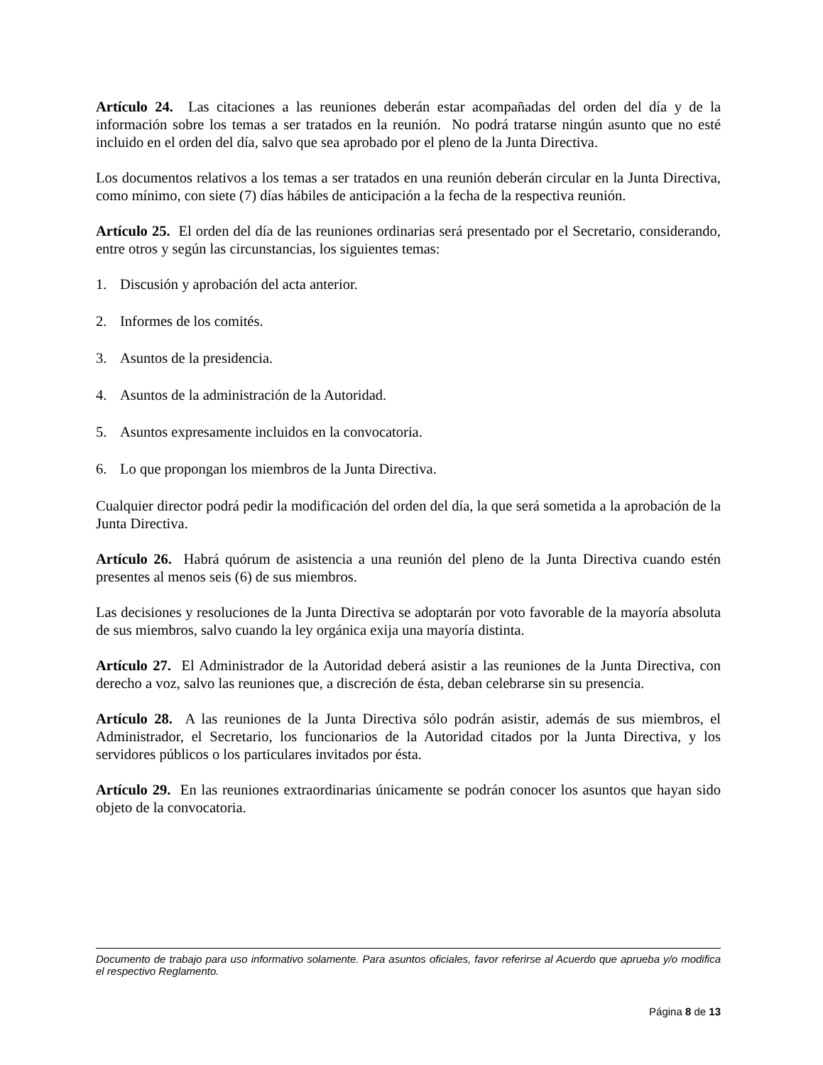Artículo 24. Las citaciones a las reuniones deberán estar acompañadas del orden del día y de la información sobre los temas a ser tratados en la reunión. No podrá tratarse ningún asunto que no esté incluido en el orden del día, salvo que sea aprobado por el pleno de la Junta Directiva.
Los documentos relativos a los temas a ser tratados en una reunión deberán circular en la Junta Directiva, como mínimo, con siete (7) días hábiles de anticipación a la fecha de la respectiva reunión.
Artículo 25. El orden del día de las reuniones ordinarias será presentado por el Secretario, considerando, entre otros y según las circunstancias, los siguientes temas:
1. Discusión y aprobación del acta anterior.
2. Informes de los comités.
3. Asuntos de la presidencia.
4. Asuntos de la administración de la Autoridad.
5. Asuntos expresamente incluidos en la convocatoria.
6. Lo que propongan los miembros de la Junta Directiva.
Cualquier director podrá pedir la modificación del orden del día, la que será sometida a la aprobación de la Junta Directiva.
Artículo 26. Habrá quórum de asistencia a una reunión del pleno de la Junta Directiva cuando estén presentes al menos seis (6) de sus miembros.
Las decisiones y resoluciones de la Junta Directiva se adoptarán por voto favorable de la mayoría absoluta de sus miembros, salvo cuando la ley orgánica exija una mayoría distinta.
Artículo 27. El Administrador de la Autoridad deberá asistir a las reuniones de la Junta Directiva, con derecho a voz, salvo las reuniones que, a discreción de ésta, deban celebrarse sin su presencia.
Artículo 28. A las reuniones de la Junta Directiva sólo podrán asistir, además de sus miembros, el Administrador, el Secretario, los funcionarios de la Autoridad citados por la Junta Directiva, y los servidores públicos o los particulares invitados por ésta.
Artículo 29. En las reuniones extraordinarias únicamente se podrán conocer los asuntos que hayan sido objeto de la convocatoria.
Documento de trabajo para uso informativo solamente. Para asuntos oficiales, favor referirse al Acuerdo que aprueba y/o modifica el respectivo Reglamento.
Página 8 de 13